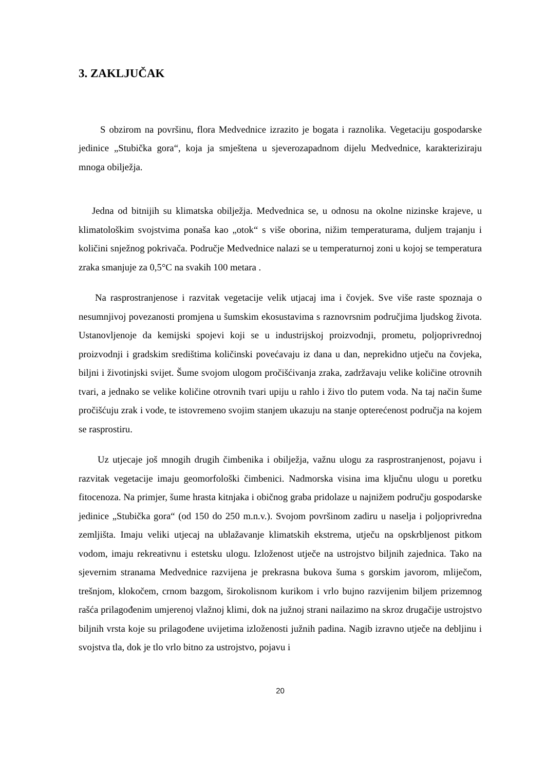3. ZAKLJUČAK
S obzirom na površinu, flora Medvednice izrazito je bogata i raznolika. Vegetaciju gospodarske jedinice „Stubička gora“, koja ja smještena u sjeverozapadnom dijelu Medvednice, karakteriziraju mnoga obilježja.
Jedna od bitnijih su klimatska obilježja. Medvednica se, u odnosu na okolne nizinske krajeve, u klimatološkim svojstvima ponaša kao „otok“ s više oborina, nižim temperaturama, duljem trajanju i količini snježnog pokrivača. Područje Medvednice nalazi se u temperaturnoj zoni u kojoj se temperatura zraka smanjuje za 0,5°C na svakih 100 metara .
Na rasprostranjenose i razvitak vegetacije velik utjacaj ima i čovjek. Sve više raste spoznaja o nesumnjivoj povezanosti promjena u šumskim ekosustavima s raznovrsnim područjima ljudskog života. Ustanovljenoje da kemijski spojevi koji se u industrijskoj proizvodnji, prometu, poljoprivrednoj proizvodnji i gradskim središtima količinski povećavaju iz dana u dan, neprekidno utječu na čovjeka, biljni i životinjski svijet. Šume svojom ulogom pročišćivanja zraka, zadržavaju velike količine otrovnih tvari, a jednako se velike količine otrovnih tvari upiju u rahlo i živo tlo putem voda. Na taj način šume pročišćuju zrak i vode, te istovremeno svojim stanjem ukazuju na stanje opterećenost područja na kojem se rasprostiru.
Uz utjecaje još mnogih drugih čimbenika i obilježja, važnu ulogu za rasprostranjenost, pojavu i razvitak vegetacije imaju geomorfološki čimbenici. Nadmorska visina ima ključnu ulogu u poretku fitocenoza. Na primjer, šume hrasta kitnjaka i običnog graba pridolaze u najnižem području gospodarske jedinice „Stubička gora“ (od 150 do 250 m.n.v.). Svojom površinom zadiru u naselja i poljoprivredna zemljišta. Imaju veliki utjecaj na ublažavanje klimatskih ekstrema, utječu na opskrbljenost pitkom vodom, imaju rekreativnu i estetsku ulogu. Izloženost utječe na ustrojstvo biljnih zajednica. Tako na sjevernim stranama Medvednice razvijena je prekrasna bukova šuma s gorskim javorom, mliječom, trešnjom, klokočem, crnom bazgom, širokolisnom kurikom i vrlo bujno razvijenim biljem prizemnog rašća prilagođenim umjerenoj vlažnoj klimi, dok na južnoj strani nailazimo na skroz drugačije ustrojstvo biljnih vrsta koje su prilagođene uvijetima izloženosti južnih padina. Nagib izravno utječe na debljinu i svojstva tla, dok je tlo vrlo bitno za ustrojstvo, pojavu i
20